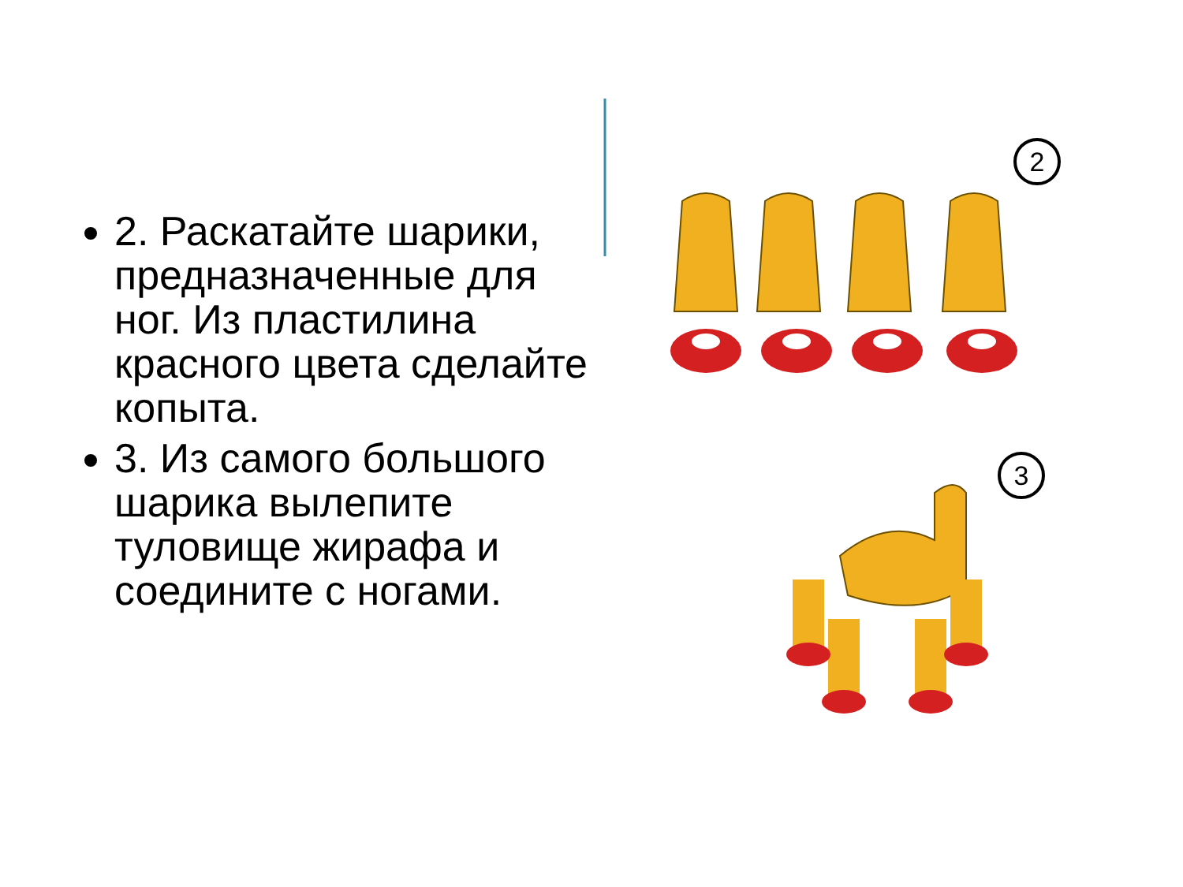2. Раскатайте шарики, предназначенные для ног. Из пластилина красного цвета сделайте копыта.
3. Из самого большого шарика вылепите туловище жирафа и соедините с ногами.
2
3